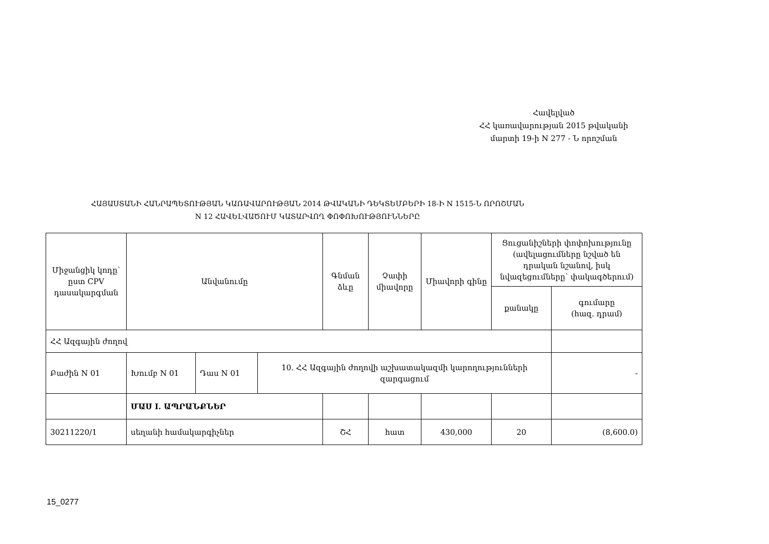Հավելված
ՀՀ կառավարության 2015 թվականի
մարտի 19-ի N 277 - Ն որոշման
ՀԱՅԱՍՏԱՆԻ ՀԱՆՐԱՊԵՏՈՒԹՅԱՆ ԿԱՌԱՎԱՐՈՒԹՅԱՆ 2014 ԹՎԱԿԱՆԻ ԴԵԿՏԵՄԲԵՐԻ 18-Ի N 1515-Ն ՈՐՈՇՄԱՆ
N 12 ՀԱՎԵԼՎԱԾՈՒՄ ԿԱՏԱՐՎՈՂ ՓՈՓՈԽՈՒԹՅՈՒՆՆԵՐԸ
| Միջանցիկ կոդը՝ ըստ CPV դասակարգման | Անվանումը | | | Գնման ձևը | Չափի միավորը | Միավորի գինը | Ցուցանիշների փոփոխությունը (ավելացումները նշված են դրական նշանով, իսկ նվազեցումները՝ փակագծերում) | |
| --- | --- | --- | --- | --- | --- | --- | --- | --- |
| | | | | | | | քանակը | գումարը (հազ. դրամ) |
| ՀՀ Ազգային ժողով | | | | | | | | |
| Բաժին N 01 | Խումբ N 01 | Դաս N 01 | 10. ՀՀ Ազգային ժողովի աշխատակազմի կարողությունների զարգացում | | | | | - |
| | ՄԱՍ I. ԱՊՐԱՆՔՆԵՐ | | | | | | | |
| 30211220/1 | սեղանի համակարգիչներ | | | ՇՀ | հատ | 430,000 | 20 | (8,600.0) |
15_0277